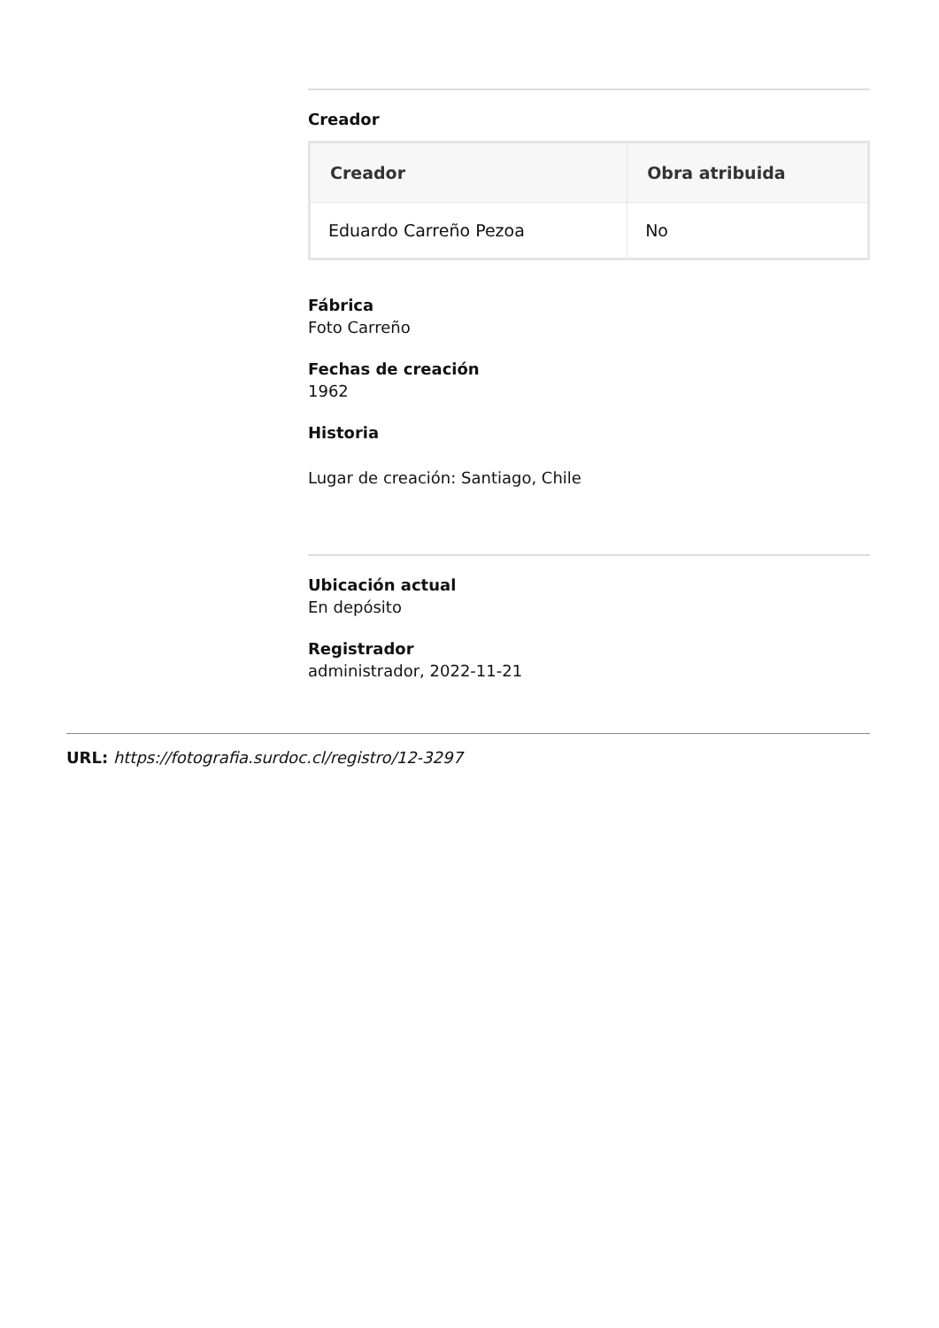Creador
| Creador | Obra atribuida |
| --- | --- |
| Eduardo Carreño Pezoa | No |
Fábrica
Foto Carreño
Fechas de creación
1962
Historia
Lugar de creación: Santiago, Chile
Ubicación actual
En depósito
Registrador
administrador, 2022-11-21
URL: https://fotografia.surdoc.cl/registro/12-3297